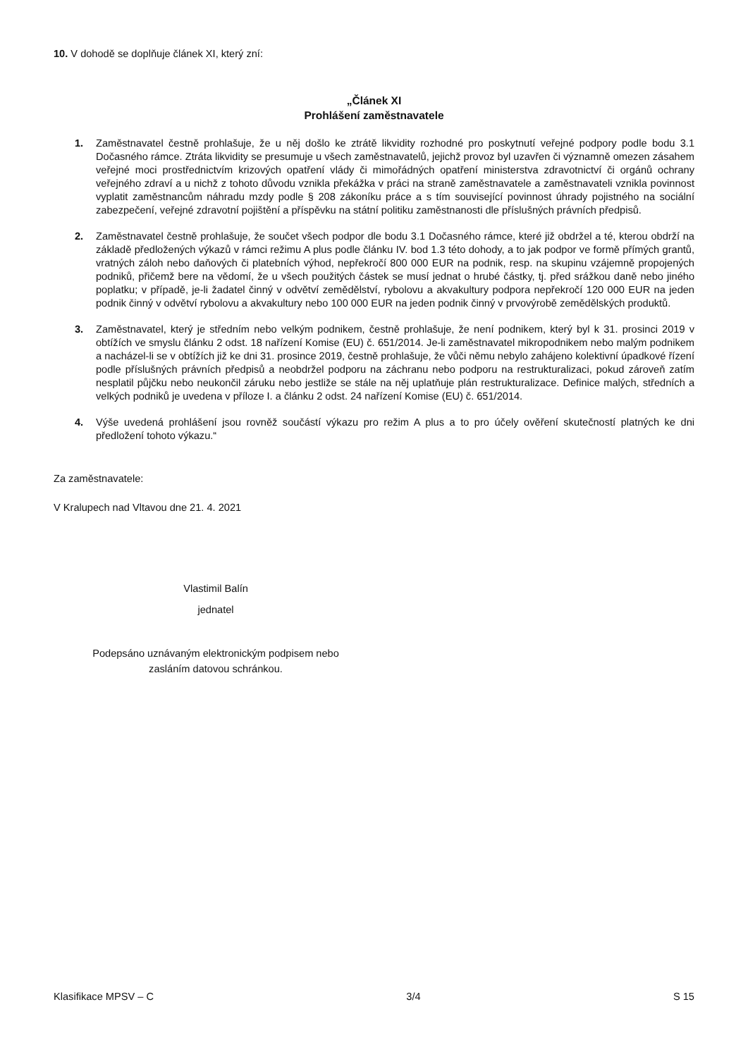10. V dohodě se doplňuje článek XI, který zní:
„Článek XI
Prohlášení zaměstnavatele
1. Zaměstnavatel čestně prohlašuje, že u něj došlo ke ztrátě likvidity rozhodné pro poskytnutí veřejné podpory podle bodu 3.1 Dočasného rámce. Ztráta likvidity se presumuje u všech zaměstnavatelů, jejichž provoz byl uzavřen či významně omezen zásahem veřejné moci prostřednictvím krizových opatření vlády či mimořádných opatření ministerstva zdravotnictví či orgánů ochrany veřejného zdraví a u nichž z tohoto důvodu vznikla překážka v práci na straně zaměstnavatele a zaměstnavateli vznikla povinnost vyplatit zaměstnancům náhradu mzdy podle § 208 zákoníku práce a s tím související povinnost úhrady pojistného na sociální zabezpečení, veřejné zdravotní pojištění a příspěvku na státní politiku zaměstnanosti dle příslušných právních předpisů.
2. Zaměstnavatel čestně prohlašuje, že součet všech podpor dle bodu 3.1 Dočasného rámce, které již obdržel a té, kterou obdrží na základě předložených výkazů v rámci režimu A plus podle článku IV. bod 1.3 této dohody, a to jak podpor ve formě přímých grantů, vratných záloh nebo daňových či platebních výhod, nepřekročí 800 000 EUR na podnik, resp. na skupinu vzájemně propojených podniků, přičemž bere na vědomí, že u všech použitých částek se musí jednat o hrubé částky, tj. před srážkou daně nebo jiného poplatku; v případě, je-li žadatel činný v odvětví zemědělství, rybolovu a akvakultury podpora nepřekročí 120 000 EUR na jeden podnik činný v odvětví rybolovu a akvakultury nebo 100 000 EUR na jeden podnik činný v prvovýrobě zemědělských produktů.
3. Zaměstnavatel, který je středním nebo velkým podnikem, čestně prohlašuje, že není podnikem, který byl k 31. prosinci 2019 v obtížích ve smyslu článku 2 odst. 18 nařízení Komise (EU) č. 651/2014. Je-li zaměstnavatel mikropodnikem nebo malým podnikem a nacházel-li se v obtížích již ke dni 31. prosince 2019, čestně prohlašuje, že vůči němu nebylo zahájeno kolektivní úpadkové řízení podle příslušných právních předpisů a neobdržel podporu na záchranu nebo podporu na restrukturalizaci, pokud zároveň zatím nesplatil půjčku nebo neukončil záruku nebo jestliže se stále na něj uplatňuje plán restrukturalizace. Definice malých, středních a velkých podniků je uvedena v příloze I. a článku 2 odst. 24 nařízení Komise (EU) č. 651/2014.
4. Výše uvedená prohlášení jsou rovněž součástí výkazu pro režim A plus a to pro účely ověření skutečností platných ke dni předložení tohoto výkazu.“
Za zaměstnavatele:
V Kralupech nad Vltavou dne 21. 4. 2021
Vlastimil Balín
jednatel
Podepsáno uznávaným elektronickým podpisem nebo zasláním datovou schránkou.
Klasifikace MPSV – C 3/4 S 15